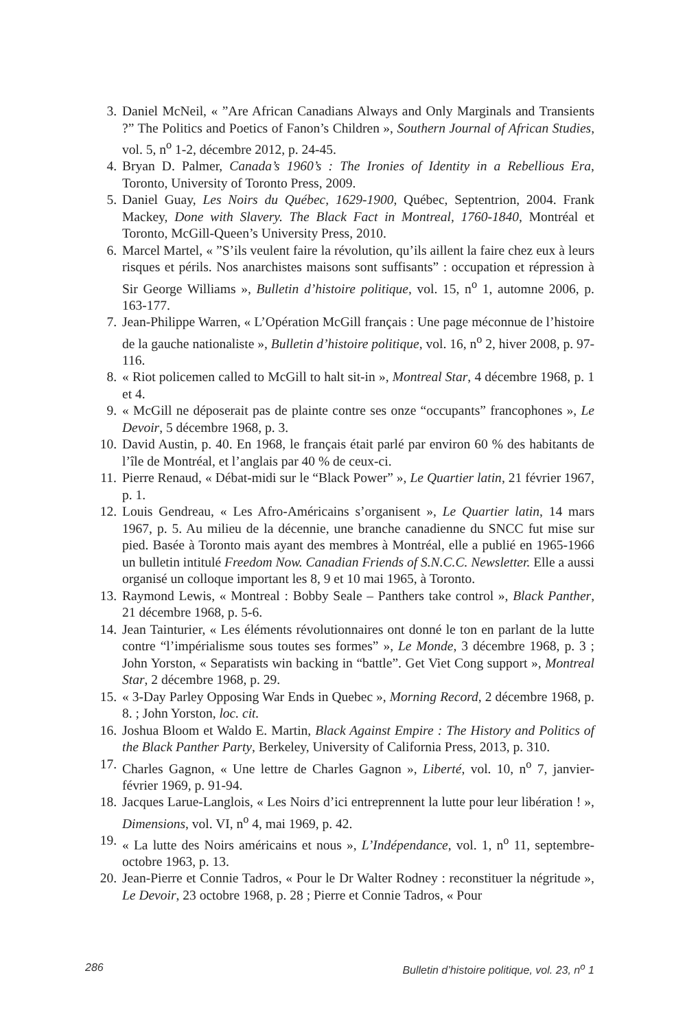3. Daniel McNeil, « ”Are African Canadians Always and Only Marginals and Transients ?” The Politics and Poetics of Fanon’s Children », Southern Journal of African Studies, vol. 5, n<sup>o</sup> 1-2, décembre 2012, p. 24-45.
4. Bryan D. Palmer, Canada’s 1960’s : The Ironies of Identity in a Rebellious Era, Toronto, University of Toronto Press, 2009.
5. Daniel Guay, Les Noirs du Québec, 1629-1900, Québec, Septentrion, 2004. Frank Mackey, Done with Slavery. The Black Fact in Montreal, 1760-1840, Montréal et Toronto, McGill-Queen’s University Press, 2010.
6. Marcel Martel, « ”S’ils veulent faire la révolution, qu’ils aillent la faire chez eux à leurs risques et périls. Nos anarchistes maisons sont suffisants” : occupation et répression à Sir George Williams », Bulletin d’histoire politique, vol. 15, n<sup>o</sup> 1, automne 2006, p. 163-177.
7. Jean-Philippe Warren, « L’Opération McGill français : Une page méconnue de l’histoire de la gauche nationaliste », Bulletin d’histoire politique, vol. 16, n<sup>o</sup> 2, hiver 2008, p. 97-116.
8. « Riot policemen called to McGill to halt sit-in », Montreal Star, 4 décembre 1968, p. 1 et 4.
9. « McGill ne déposerait pas de plainte contre ses onze “occupants” francophones », Le Devoir, 5 décembre 1968, p. 3.
10. David Austin, p. 40. En 1968, le français était parlé par environ 60 % des habitants de l’île de Montréal, et l’anglais par 40 % de ceux-ci.
11. Pierre Renaud, « Débat-midi sur le “Black Power” », Le Quartier latin, 21 février 1967, p. 1.
12. Louis Gendreau, « Les Afro-Américains s’organisent », Le Quartier latin, 14 mars 1967, p. 5. Au milieu de la décennie, une branche canadienne du SNCC fut mise sur pied. Basée à Toronto mais ayant des membres à Montréal, elle a publié en 1965-1966 un bulletin intitulé Freedom Now. Canadian Friends of S.N.C.C. Newsletter. Elle a aussi organisé un colloque important les 8, 9 et 10 mai 1965, à Toronto.
13. Raymond Lewis, « Montreal : Bobby Seale – Panthers take control », Black Panther, 21 décembre 1968, p. 5-6.
14. Jean Tainturier, « Les éléments révolutionnaires ont donné le ton en parlant de la lutte contre “l’impérialisme sous toutes ses formes” », Le Monde, 3 décembre 1968, p. 3 ; John Yorston, « Separatists win backing in “battle”. Get Viet Cong support », Montreal Star, 2 décembre 1968, p. 29.
15. « 3-Day Parley Opposing War Ends in Quebec », Morning Record, 2 décembre 1968, p. 8. ; John Yorston, loc. cit.
16. Joshua Bloom et Waldo E. Martin, Black Against Empire : The History and Politics of the Black Panther Party, Berkeley, University of California Press, 2013, p. 310.
17. Charles Gagnon, « Une lettre de Charles Gagnon », Liberté, vol. 10, n<sup>o</sup> 7, janvier-février 1969, p. 91-94.
18. Jacques Larue-Langlois, « Les Noirs d’ici entreprennent la lutte pour leur libération ! », Dimensions, vol. VI, n<sup>o</sup> 4, mai 1969, p. 42.
19. « La lutte des Noirs américains et nous », L’Indépendance, vol. 1, n<sup>o</sup> 11, septembre-octobre 1963, p. 13.
20. Jean-Pierre et Connie Tadros, « Pour le Dr Walter Rodney : reconstituer la négritude », Le Devoir, 23 octobre 1968, p. 28 ; Pierre et Connie Tadros, « Pour
286 Bulletin d’histoire politique, vol. 23, n<sup>o</sup> 1